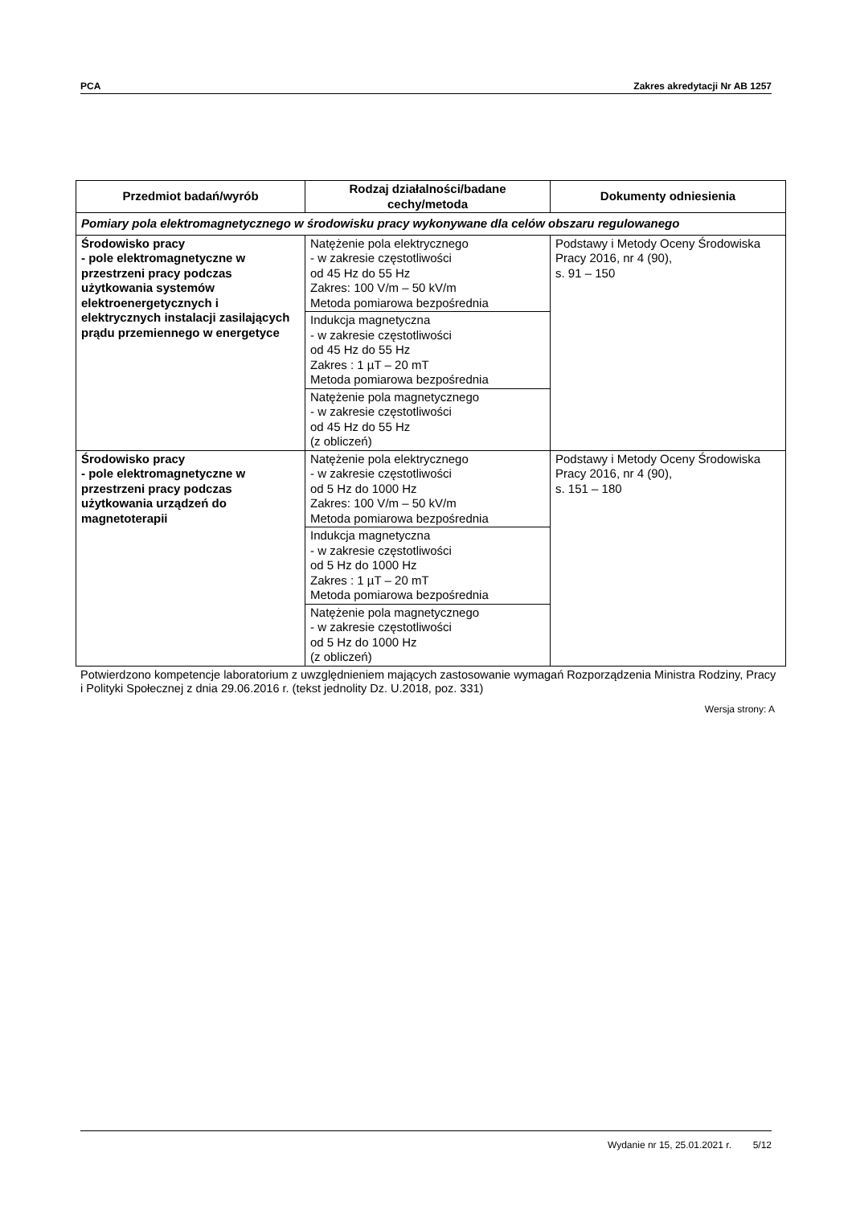PCA Zakres akredytacji Nr AB 1257
| Przedmiot badań/wyrób | Rodzaj działalności/badane cechy/metoda | Dokumenty odniesienia |
| --- | --- | --- |
| Pomiary pola elektromagnetycznego w środowisku pracy wykonywane dla celów obszaru regulowanego | | |
| Środowisko pracy - pole elektromagnetyczne w przestrzeni pracy podczas użytkowania systemów elektroenergetycznych i elektrycznych instalacji zasilających prądu przemiennego w energetyce | Natężenie pola elektrycznego - w zakresie częstotliwości od 45 Hz do 55 Hz Zakres: 100 V/m – 50 kV/m Metoda pomiarowa bezpośrednia | Podstawy i Metody Oceny Środowiska Pracy 2016, nr 4 (90), s. 91 – 150 |
| | Indukcja magnetyczna - w zakresie częstotliwości od 45 Hz do 55 Hz Zakres : 1 µT – 20 mT Metoda pomiarowa bezpośrednia | |
| | Natężenie pola magnetycznego - w zakresie częstotliwości od 45 Hz do 55 Hz (z obliczeń) | |
| Środowisko pracy - pole elektromagnetyczne w przestrzeni pracy podczas użytkowania urządzeń do magnetoterapii | Natężenie pola elektrycznego - w zakresie częstotliwości od 5 Hz do 1000 Hz Zakres: 100 V/m – 50 kV/m Metoda pomiarowa bezpośrednia | Podstawy i Metody Oceny Środowiska Pracy 2016, nr 4 (90), s. 151 – 180 |
| | Indukcja magnetyczna - w zakresie częstotliwości od 5 Hz do 1000 Hz Zakres : 1 µT – 20 mT Metoda pomiarowa bezpośrednia | |
| | Natężenie pola magnetycznego - w zakresie częstotliwości od 5 Hz do 1000 Hz (z obliczeń) | |
Potwierdzono kompetencje laboratorium z uwzględnieniem mających zastosowanie wymagań Rozporządzenia Ministra Rodziny, Pracy i Polityki Społecznej z dnia 29.06.2016 r. (tekst jednolity Dz. U.2018, poz. 331)
Wersja strony: A
Wydanie nr 15, 25.01.2021 r. 5/12